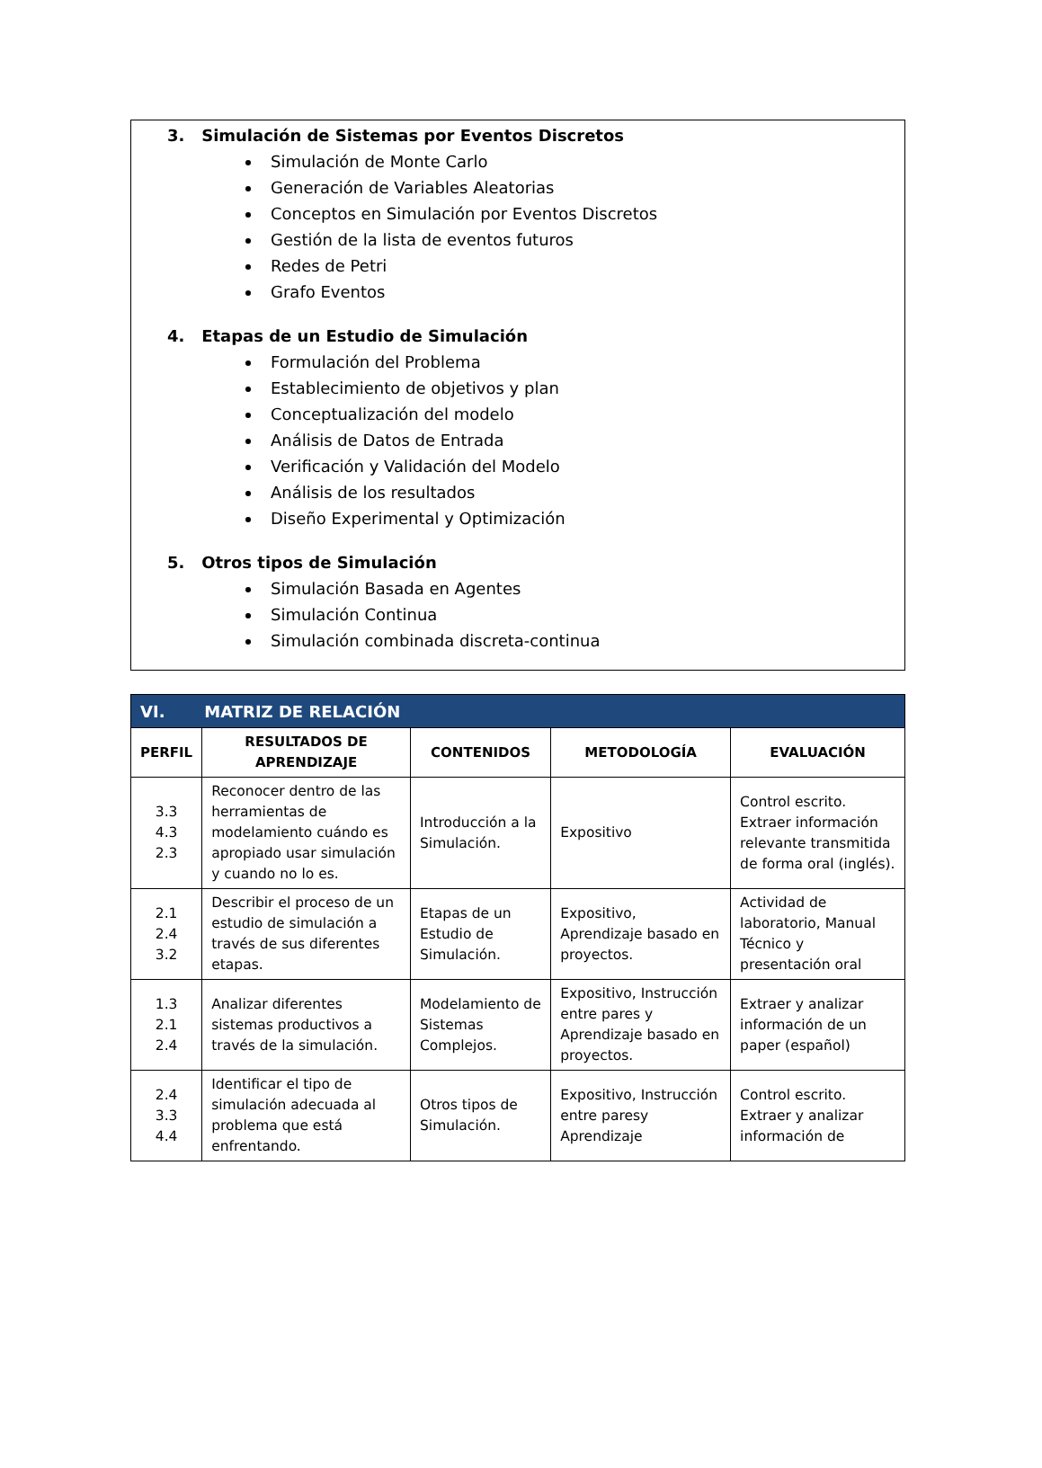3. Simulación de Sistemas por Eventos Discretos
Simulación de Monte Carlo
Generación de Variables Aleatorias
Conceptos en Simulación por Eventos Discretos
Gestión de la lista de eventos futuros
Redes de Petri
Grafo Eventos
4. Etapas de un Estudio de Simulación
Formulación del Problema
Establecimiento de objetivos y plan
Conceptualización del modelo
Análisis de Datos de Entrada
Verificación y Validación del Modelo
Análisis de los resultados
Diseño Experimental y Optimización
5. Otros tipos de Simulación
Simulación Basada en Agentes
Simulación Continua
Simulación combinada discreta-continua
| VI. MATRIZ DE RELACIÓN | | | | |
| --- | --- | --- | --- | --- |
| PERFIL | RESULTADOS DE APRENDIZAJE | CONTENIDOS | METODOLOGÍA | EVALUACIÓN |
| 3.3 4.3 2.3 | Reconocer dentro de las herramientas de modelamiento cuándo es apropiado usar simulación y cuando no lo es. | Introducción a la Simulación. | Expositivo | Control escrito. Extraer información relevante transmitida de forma oral (inglés). |
| 2.1 2.4 3.2 | Describir el proceso de un estudio de simulación a través de sus diferentes etapas. | Etapas de un Estudio de Simulación. | Expositivo, Aprendizaje basado en proyectos. | Actividad de laboratorio, Manual Técnico y presentación oral |
| 1.3 2.1 2.4 | Analizar diferentes sistemas productivos a través de la simulación. | Modelamiento de Sistemas Complejos. | Expositivo, Instrucción entre pares y Aprendizaje basado en proyectos. | Extraer y analizar información de un paper (español) |
| 2.4 3.3 4.4 | Identificar el tipo de simulación adecuada al problema que está enfrentando. | Otros tipos de Simulación. | Expositivo, Instrucción entre paresy Aprendizaje | Control escrito. Extraer y analizar información de |